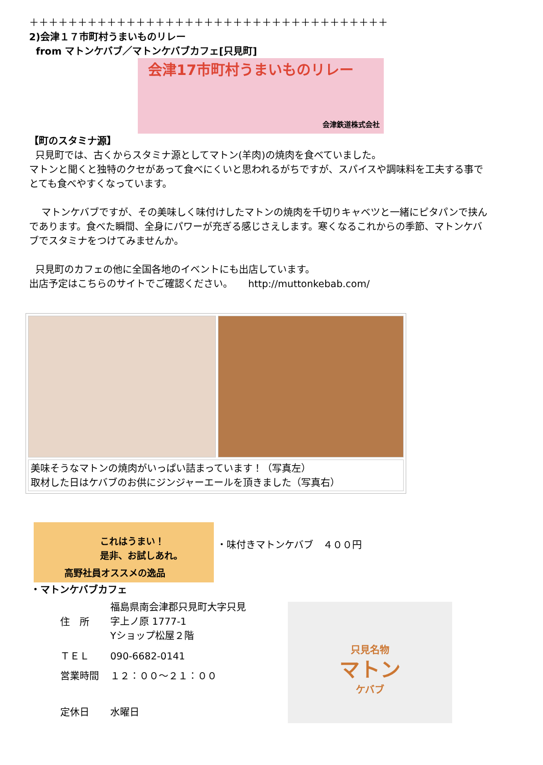＋＋＋＋＋＋＋＋＋＋＋＋＋＋＋＋＋＋＋＋＋＋＋＋＋＋＋＋＋＋＋＋＋＋＋＋＋
2)会津１７市町村うまいものリレー
from マトンケバブ／マトンケバブカフェ[只見町]
会津17市町村うまいものリレー
会津鉄道株式会社
【町のスタミナ源】
只見町では、古くからスタミナ源としてマトン(羊肉)の焼肉を食べていました。
マトンと聞くと独特のクセがあって食べにくいと思われるがちですが、スパイスや調味料を工夫する事でとても食べやすくなっています。
マトンケバブですが、その美味しく味付けしたマトンの焼肉を千切りキャベツと一緒にピタパンで挟んであります。食べた瞬間、全身にパワーが充ぎる感じさえします。寒くなるこれからの季節、マトンケバブでスタミナをつけてみませんか。
只見町のカフェの他に全国各地のイベントにも出店しています。
出店予定はこちらのサイトでご確認ください。 http://muttonkebab.com/
| 美味そうなマトンの焼肉がいっぱい詰まっています！（写真左） 取材した日はケバブのお供にジンジャーエールを頂きました（写真右） | |
これはうまい！
是非、お試しあれ。
高野社員オススメの逸品
・味付きマトンケバブ　４００円
・マトンケバブカフェ
| 住 所 | 福島県南会津郡只見町大字只見 字上ノ原 1777-1 Yショップ松屋２階 |
| ＴＥＬ | 090-6682-0141 |
| 営業時間 | １２：００～２１：００ |
| 定休日 | 水曜日 |
只見名物
マトン
ケバブ